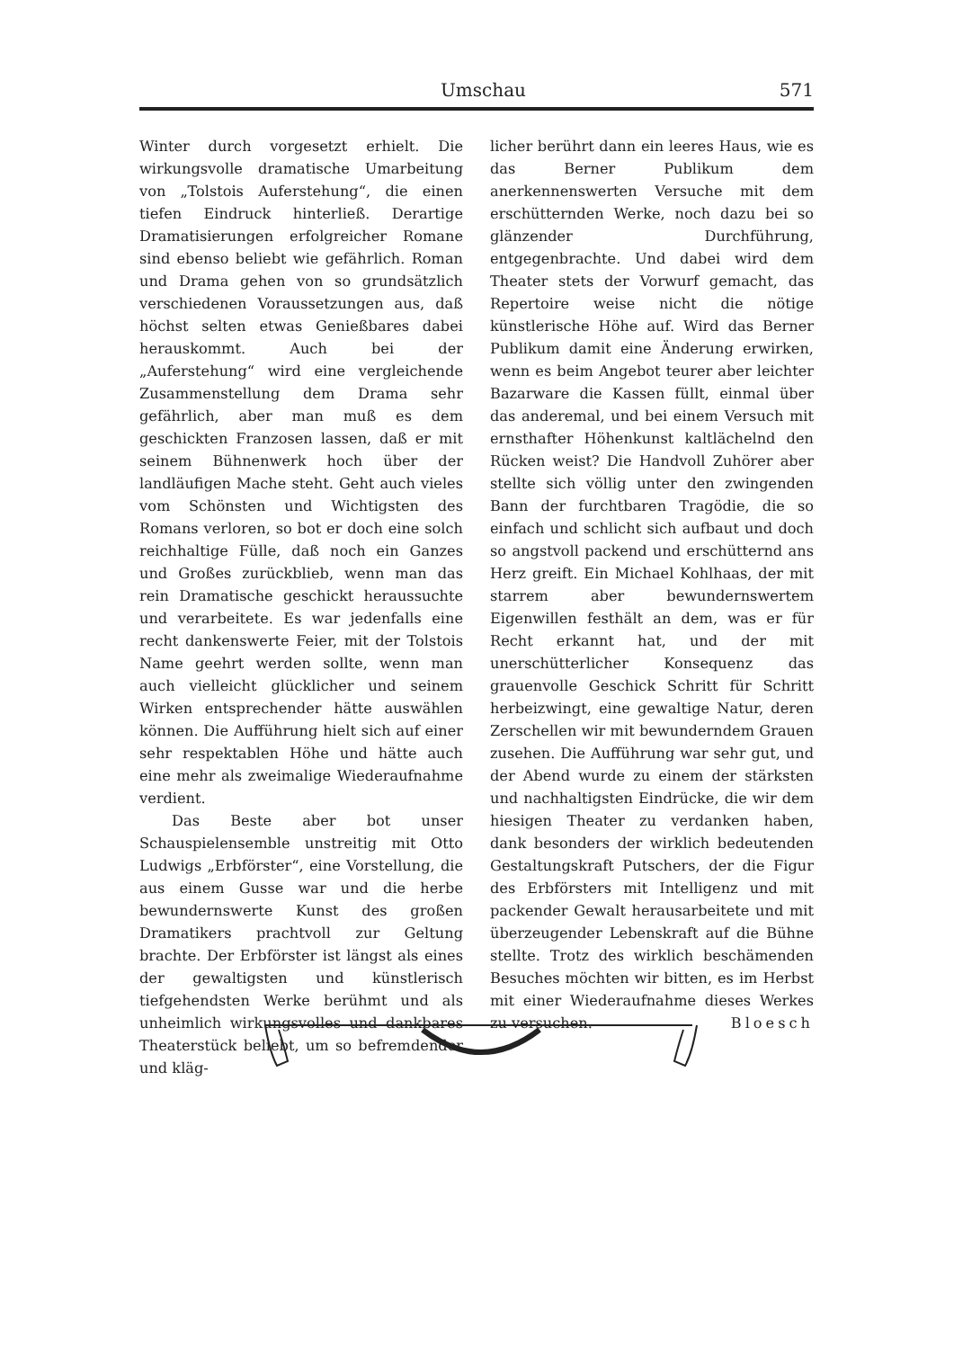Umschau 571
Winter durch vorgesetzt erhielt. Die wirkungsvolle dramatische Umarbeitung von „Tolstois Auferstehung“, die einen tiefen Eindruck hinterließ. Derartige Dramatisierungen erfolgreicher Romane sind ebenso beliebt wie gefährlich. Roman und Drama gehen von so grundsätzlich verschiedenen Voraussetzungen aus, daß höchst selten etwas Genießbares dabei herauskommt. Auch bei der „Auferstehung“ wird eine vergleichende Zusammenstellung dem Drama sehr gefährlich, aber man muß es dem geschickten Franzosen lassen, daß er mit seinem Bühnenwerk hoch über der landläufigen Mache steht. Geht auch vieles vom Schönsten und Wichtigsten des Romans verloren, so bot er doch eine solch reichhaltige Fülle, daß noch ein Ganzes und Großes zurückblieb, wenn man das rein Dramatische geschickt heraussuchte und verarbeitete. Es war jedenfalls eine recht dankenswerte Feier, mit der Tolstois Name geehrt werden sollte, wenn man auch vielleicht glücklicher und seinem Wirken entsprechender hätte auswählen können. Die Aufführung hielt sich auf einer sehr respektablen Höhe und hätte auch eine mehr als zweimalige Wiederaufnahme verdient.
Das Beste aber bot unser Schauspielensemble unstreitig mit Otto Ludwigs „Erbförster“, eine Vorstellung, die aus einem Gusse war und die herbe bewundernswerte Kunst des großen Dramatikers prachtvoll zur Geltung brachte. Der Erbförster ist längst als eines der gewaltigsten und künstlerisch tiefgehendsten Werke berühmt und als unheimlich wirkungsvolles und dankbares Theaterstück beliebt, um so befremdender und kläg-
licher berührt dann ein leeres Haus, wie es das Berner Publikum dem anerkennenswerten Versuche mit dem erschütternden Werke, noch dazu bei so glänzender Durchführung, entgegenbrachte. Und dabei wird dem Theater stets der Vorwurf gemacht, das Repertoire weise nicht die nötige künstlerische Höhe auf. Wird das Berner Publikum damit eine Änderung erwirken, wenn es beim Angebot teurer aber leichter Bazarware die Kassen füllt, einmal über das anderemal, und bei einem Versuch mit ernsthafter Höhenkunst kaltlächelnd den Rücken weist? Die Handvoll Zuhörer aber stellte sich völlig unter den zwingenden Bann der furchtbaren Tragödie, die so einfach und schlicht sich aufbaut und doch so angstvoll packend und erschütternd ans Herz greift. Ein Michael Kohlhaas, der mit starrem aber bewundernswertem Eigenwillen festhält an dem, was er für Recht erkannt hat, und der mit unerschütterlicher Konsequenz das grauenvolle Geschick Schritt für Schritt herbeizwingt, eine gewaltige Natur, deren Zerschellen wir mit bewunderndem Grauen zusehen. Die Aufführung war sehr gut, und der Abend wurde zu einem der stärksten und nachhaltigsten Eindrücke, die wir dem hiesigen Theater zu verdanken haben, dank besonders der wirklich bedeutenden Gestaltungskraft Putschers, der die Figur des Erbförsters mit Intelligenz und mit packender Gewalt herausarbeitete und mit überzeugender Lebenskraft auf die Bühne stellte. Trotz des wirklich beschämenden Besuches möchten wir bitten, es im Herbst mit einer Wiederaufnahme dieses Werkes zu versuchen.
Bloesch